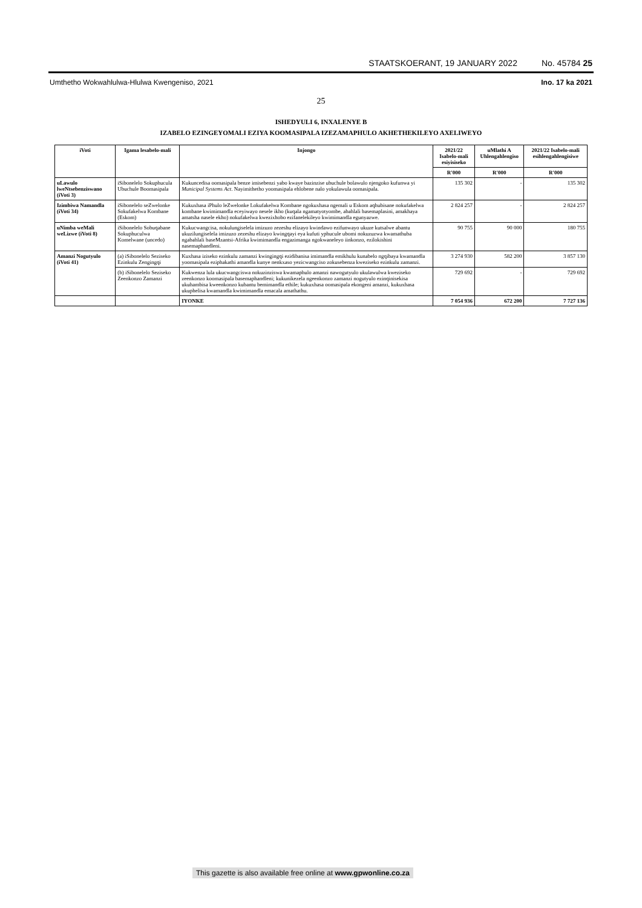STAATSKOERANT, 19 JANUARY 2022 No. 45784 25
Umthetho Wokwahlulwa-Hlulwa Kwengeniso, 2021 Ino. 17 ka 2021
25
ISHEDYULI 6, INXALENYE B
IZABELO EZINGEYOMALI EZIYA KOOMASIPALA IZEZAMAPHULO AKHETHEKILEYO AXELIWEYO
| iVoti | Igama lesabelo-mali | Injongo | 2021/22 Isabelo-mali esiyisiseko | uMlathi A Uhlengahlengiso | 2021/22 Isabelo-mali esihlengahlengisiwe |
| --- | --- | --- | --- | --- | --- |
| | | | R'000 | R'000 | R'000 |
| uLawulo lweNtsebenziswano (iVoti 3) | iSibonelelo Sokuphucula Ubuchule Boomasipala | Kukuncedisa oomasipala benze imisebenzi yabo kwaye bazinzise ubuchule bolawulo njengoko kufunwa yi Municipal Systems Act . Nayimithetho yoomasipala ehlobene nalo yokulawula oomasipala. | 135 302 | - | 135 302 |
| Izimbiwa Namandla (iVoti 34) | iSibonelelo seZwelonke Sokufakelwa Kombane (Eskom) | Kukuxhasa iPhulo leZwelonke Lokufakelwa Kombane ngokuxhasa ngemali u Eskom aqhubisane nokufakelwa kombane kwimimandla eceyiwayo nesele ikho (kuqala ngamatyotyombe, abahlali basemaplasini, amakhaya amatsha nasele ekho) nokufakelwa kwezixhobo ezifanelekileyo kwimimandla egunyazwe. | 2 824 257 | - | 2 824 257 |
| uNimba weMali weLizwe (iVoti 8) | iSibonelelo Sobuqabane Sokuphuculwa Komelwane (uncedo) | Kukucwangcisa, nokulungiselela imizuzo zezeshu elizayo kwindawo ezifunwayo ukuze kutsalwe abantu ukuzilungiselela imizuzo zezeshu elizayo kwingqayi eya kufuti yphucule ubomi nokuzuzwa kwamathuba ngabahlali baseMzantsi-Afrika kwimimandla engazimanga ngokwaneleyo iinkonzo, ezilokishini nasemaphandleni. | 90 755 | 90 000 | 180 755 |
| Amanzi Nogutyulo (iVoti 41) | (a) iSibonelelo Seziseko Ezinkulu Zengingqi | Kuxhasa iziseko ezinkulu zamanzi kwingingqi ezidibanisa imimandla emikhulu kunabelo ngqibaya kwamandla yoomasipala eziphakathi amandla kunye nenkxaso yezicwangciso zokusebenza kweziseko ezinkulu zamanzi. | 3 274 930 | 582 200 | 3 857 130 |
| | (b) iSibonelelo Seziseko Zeenkonzo Zamanzi | Kukwenza lula ukucwangciswa nokuzinziswa kwamaphulo amanzi nawogutyulo ukulawulwa kweziseko zeenkonzo koomasipala basemaphandleni; kukunikezela ngeenkonzo zamanzi nogutyulo ezinqinisekisa ukuhambisa kweenkonzo kubantu bemimandla ethile; kukuxhasa oomasipala ekongeni amanzi, kukuxhasa ukuphelisa kwamandla kwimimandla emacala amathathu. | 729 692 | - | 729 692 |
| | | IYONKE | 7 054 936 | 672 200 | 7 727 136 |
This gazette is also available free online at www.gpwonline.co.za